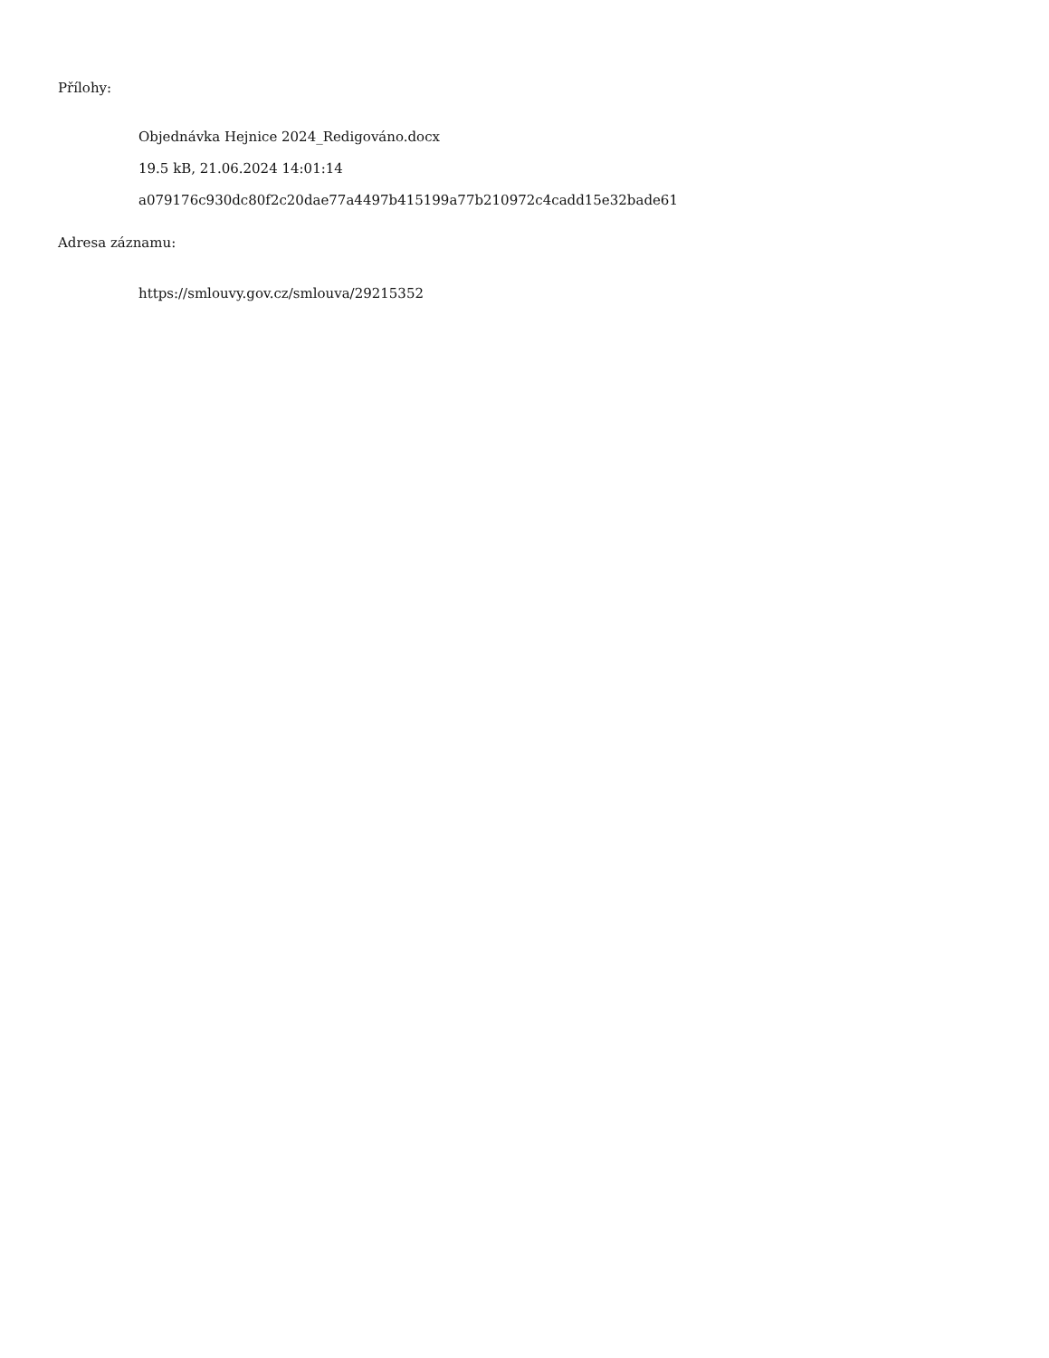Přílohy:
Objednávka Hejnice 2024_Redigováno.docx
19.5 kB, 21.06.2024 14:01:14
a079176c930dc80f2c20dae77a4497b415199a77b210972c4cadd15e32bade61
Adresa záznamu:
https://smlouvy.gov.cz/smlouva/29215352